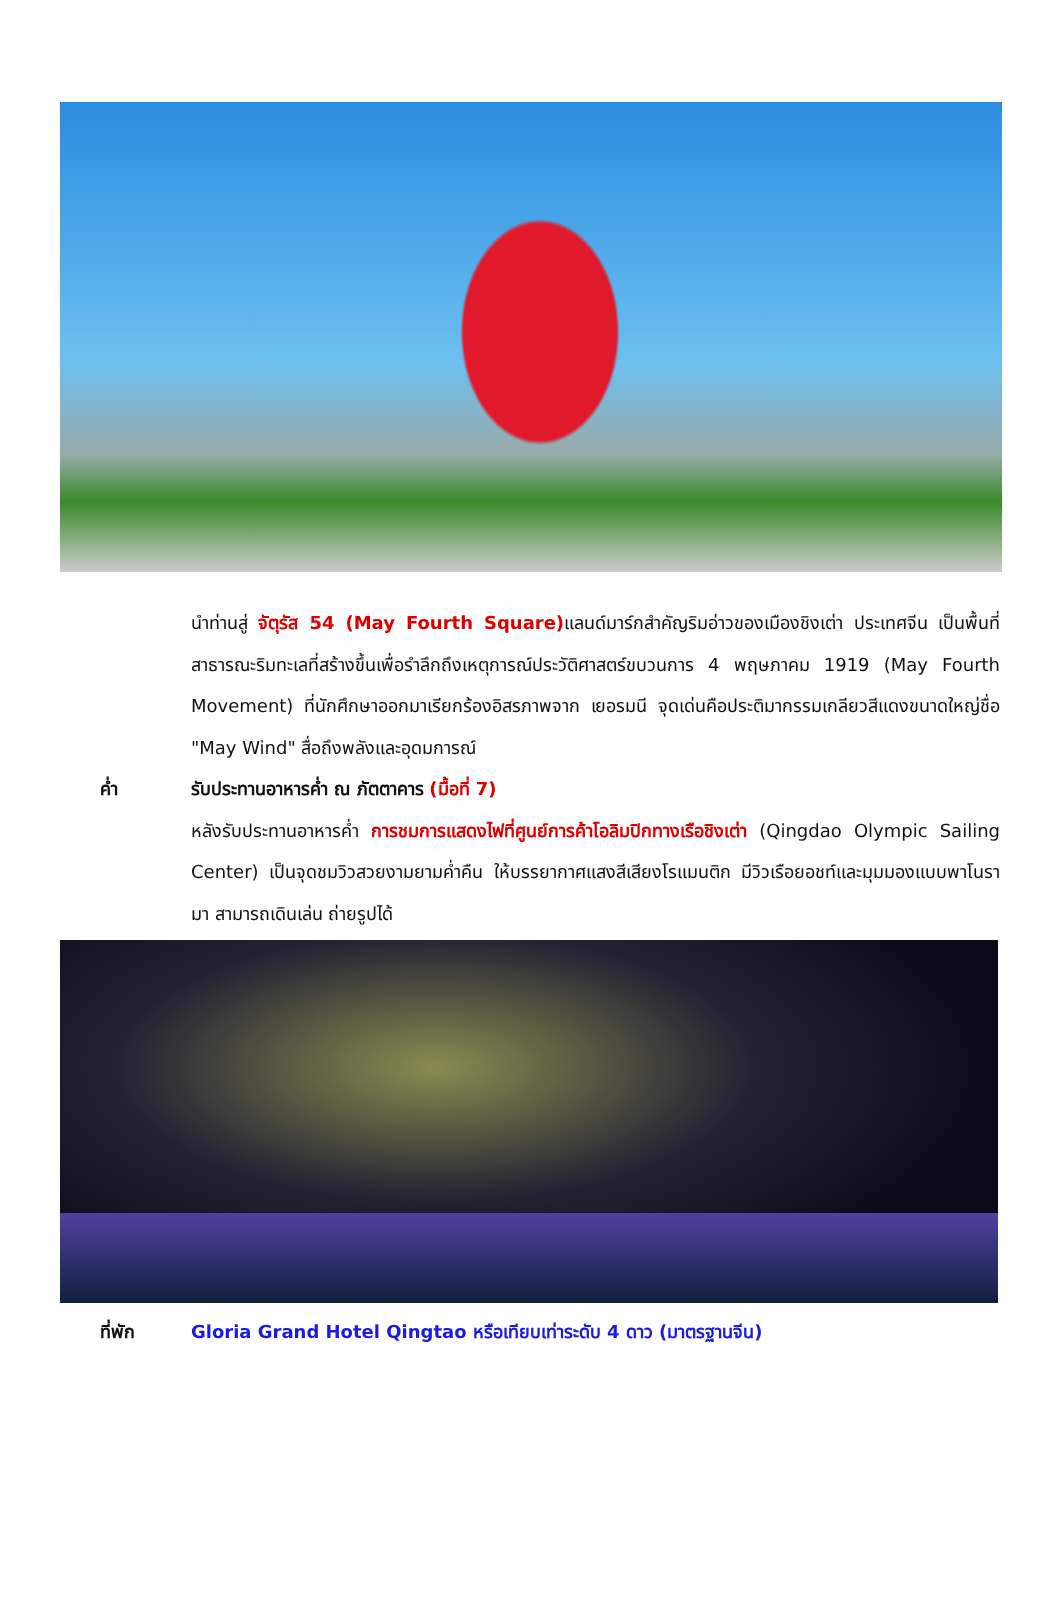นำท่านสู่ จัตุรัส 54 (May Fourth Square) แลนด์มาร์กสำคัญริมอ่าวของเมืองชิงเต่า ประเทศจีน เป็นพื้นที่สาธารณะริมทะเลที่สร้างขึ้นเพื่อรำลึกถึงเหตุการณ์ประวัติศาสตร์ขบวนการ 4 พฤษภาคม 1919 (May Fourth Movement) ที่นักศึกษาออกมาเรียกร้องอิสรภาพจาก เยอรมนี จุดเด่นคือประติมากรรมเกลียวสีแดงขนาดใหญ่ชื่อ "May Wind" สื่อถึงพลังและอุดมการณ์
ค่ำ รับประทานอาหารค่ำ ณ ภัตตาคาร (มื้อที่ 7)
หลังรับประทานอาหารค่ำ การชมการแสดงไฟที่ศูนย์การค้าโอลิมปิกทางเรือชิงเต่า (Qingdao Olympic Sailing Center) เป็นจุดชมวิวสวยงามยามค่ำคืน ให้บรรยากาศแสงสีเสียงโรแมนติก มีวิวเรือยอชท์และมุมมองแบบพาโนรามา สามารถเดินเล่น ถ่ายรูปได้
ที่พัก Gloria Grand Hotel Qingtao หรือเทียบเท่าระดับ 4 ดาว (มาตรฐานจีน)